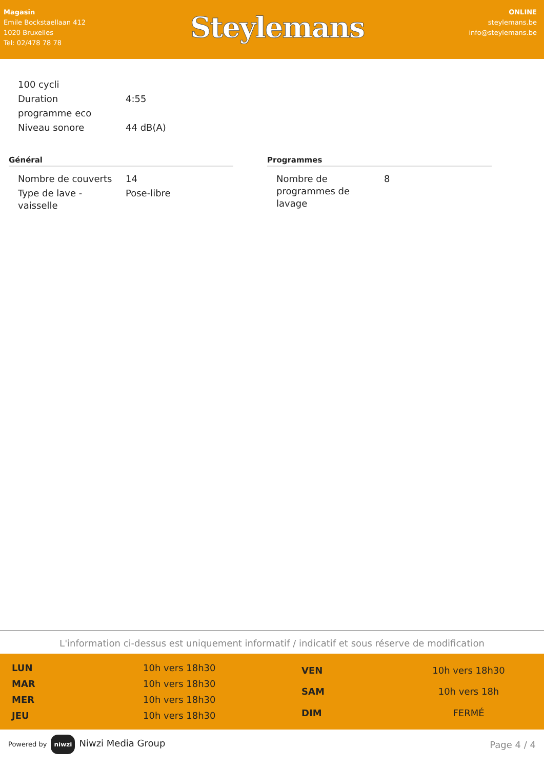Magasin
Emile Bockstaellaan 412
1020 Bruxelles
Tel: 02/478 78 78
Steylemans
ONLINE
steylemans.be
info@steylemans.be
| 100 cycli | |
| Duration | 4:55 |
| programme eco | |
| Niveau sonore | 44 dB(A) |
Général
| Nombre de couverts | 14 |
| Type de lave - vaisselle | Pose-libre |
Programmes
| Nombre de programmes de lavage | 8 |
L'information ci-dessus est uniquement informatif / indicatif et sous réserve de modification
| LUN | 10h vers 18h30 |
| MAR | 10h vers 18h30 |
| MER | 10h vers 18h30 |
| JEU | 10h vers 18h30 |
| VEN | 10h vers 18h30 |
| SAM | 10h vers 18h |
| DIM | FERMÉ |
Powered by niwzi Niwzi Media Group
Page 4 / 4